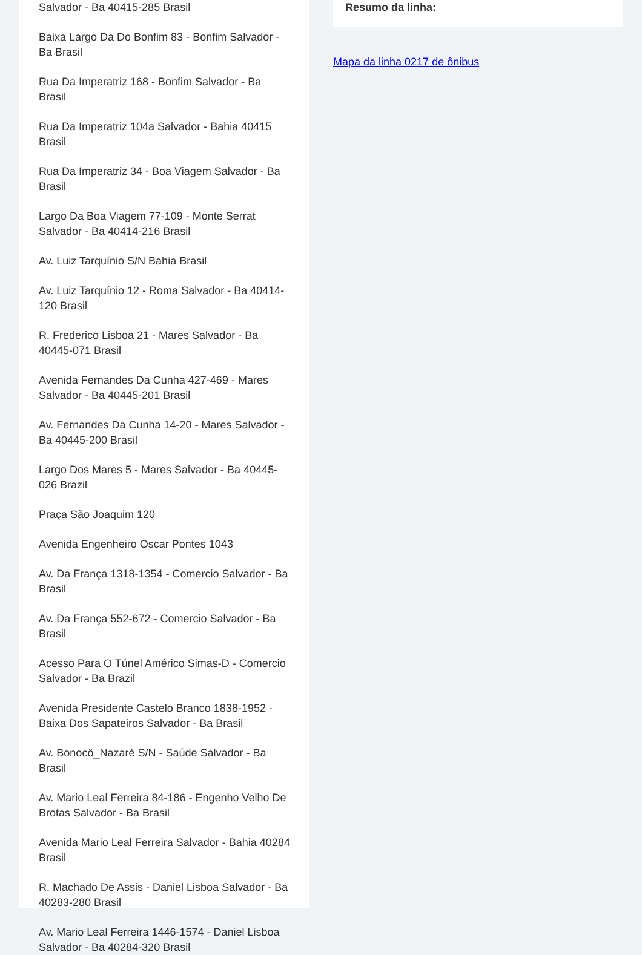Salvador - Ba 40415-285 Brasil
Baixa Largo Da Do Bonfim 83 - Bonfim Salvador - Ba Brasil
Rua Da Imperatriz 168 - Bonfim Salvador - Ba Brasil
Rua Da Imperatriz 104a Salvador - Bahia 40415 Brasil
Rua Da Imperatriz 34 - Boa Viagem Salvador - Ba Brasil
Largo Da Boa Viagem 77-109 - Monte Serrat Salvador - Ba 40414-216 Brasil
Av. Luiz Tarquínio S/N Bahia Brasil
Av. Luiz Tarquínio 12 - Roma Salvador - Ba 40414-120 Brasil
R. Frederico Lisboa 21 - Mares Salvador - Ba 40445-071 Brasil
Avenida Fernandes Da Cunha 427-469 - Mares Salvador - Ba 40445-201 Brasil
Av. Fernandes Da Cunha 14-20 - Mares Salvador - Ba 40445-200 Brasil
Largo Dos Mares 5 - Mares Salvador - Ba 40445-026 Brazil
Praça São Joaquim 120
Avenida Engenheiro Oscar Pontes 1043
Av. Da França 1318-1354 - Comercio Salvador - Ba Brasil
Av. Da França 552-672 - Comercio Salvador - Ba Brasil
Acesso Para O Túnel Américo Simas-D - Comercio Salvador - Ba Brazil
Avenida Presidente Castelo Branco 1838-1952 - Baixa Dos Sapateiros Salvador - Ba Brasil
Av. Bonocô_Nazaré S/N - Saúde Salvador - Ba Brasil
Av. Mario Leal Ferreira 84-186 - Engenho Velho De Brotas Salvador - Ba Brasil
Avenida Mario Leal Ferreira Salvador - Bahia 40284 Brasil
R. Machado De Assis - Daniel Lisboa Salvador - Ba 40283-280 Brasil
Av. Mario Leal Ferreira 1446-1574 - Daniel Lisboa Salvador - Ba 40284-320 Brasil
Resumo da linha:
Mapa da linha 0217 de ônibus